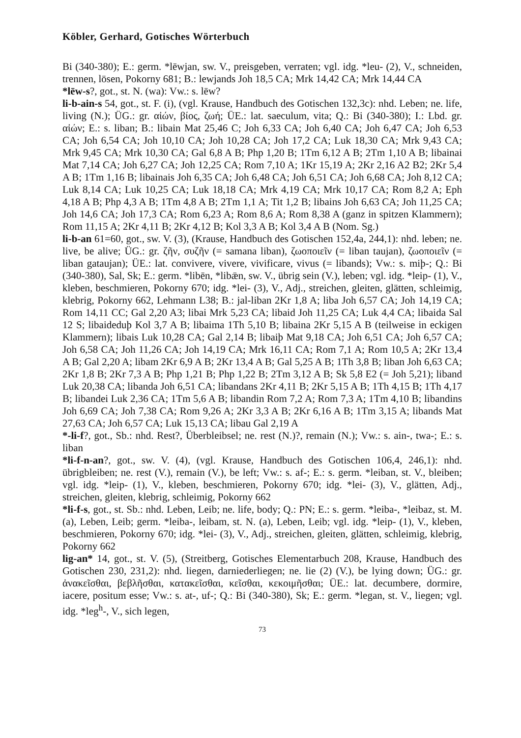Köbler, Gerhard, Gotisches Wörterbuch
Bi (340-380); E.: germ. *lēwjan, sw. V., preisgeben, verraten; vgl. idg. *leu- (2), V., schneiden, trennen, lösen, Pokorny 681; B.: lewjands Joh 18,5 CA; Mrk 14,42 CA; Mrk 14,44 CA
*lēw-s?, got., st. N. (wa): Vw.: s. lēw?
li-b-ain-s 54, got., st. F. (i), (vgl. Krause, Handbuch des Gotischen 132,3c): nhd. Leben; ne. life, living (N.); ÜG.: gr. αἰών, βίος, ζωή; ÜE.: lat. saeculum, vita; Q.: Bi (340-380); I.: Lbd. gr. αἰών; E.: s. liban; B.: libain Mat 25,46 C; Joh 6,33 CA; Joh 6,40 CA; Joh 6,47 CA; Joh 6,53 CA; Joh 6,54 CA; Joh 10,10 CA; Joh 10,28 CA; Joh 17,2 CA; Luk 18,30 CA; Mrk 9,43 CA; Mrk 9,45 CA; Mrk 10,30 CA; Gal 6,8 A B; Php 1,20 B; 1Tm 6,12 A B; 2Tm 1,10 A B; libainai Mat 7,14 CA; Joh 6,27 CA; Joh 12,25 CA; Rom 7,10 A; 1Kr 15,19 A; 2Kr 2,16 A2 B2; 2Kr 5,4 A B; 1Tm 1,16 B; libainais Joh 6,35 CA; Joh 6,48 CA; Joh 6,51 CA; Joh 6,68 CA; Joh 8,12 CA; Luk 8,14 CA; Luk 10,25 CA; Luk 18,18 CA; Mrk 4,19 CA; Mrk 10,17 CA; Rom 8,2 A; Eph 4,18 A B; Php 4,3 A B; 1Tm 4,8 A B; 2Tm 1,1 A; Tit 1,2 B; libains Joh 6,63 CA; Joh 11,25 CA; Joh 14,6 CA; Joh 17,3 CA; Rom 6,23 A; Rom 8,6 A; Rom 8,38 A (ganz in spitzen Klammern); Rom 11,15 A; 2Kr 4,11 B; 2Kr 4,12 B; Kol 3,3 A B; Kol 3,4 A B (Nom. Sg.)
li-b-an 61=60, got., sw. V. (3), (Krause, Handbuch des Gotischen 152,4a, 244,1): nhd. leben; ne. live, be alive; ÜG.: gr. ζῆν, συζῆν (= samana liban), ζωοποιεῖν (= liban taujan), ζωοποιεῖν (= liban gataujan); ÜE.: lat. convivere, vivere, vivificare, vivus (= libands); Vw.: s. miþ-; Q.: Bi (340-380), Sal, Sk; E.: germ. *libēn, *libǣn, sw. V., übrig sein (V.), leben; vgl. idg. *leip- (1), V., kleben, beschmieren, Pokorny 670; idg. *lei- (3), V., Adj., streichen, gleiten, glätten, schleimig, klebrig, Pokorny 662, Lehmann L38; B.: jal-liban 2Kr 1,8 A; liba Joh 6,57 CA; Joh 14,19 CA; Rom 14,11 CC; Gal 2,20 A3; libai Mrk 5,23 CA; libaid Joh 11,25 CA; Luk 4,4 CA; libaida Sal 12 S; libaideduþ Kol 3,7 A B; libaima 1Th 5,10 B; libaina 2Kr 5,15 A B (teilweise in eckigen Klammern); libais Luk 10,28 CA; Gal 2,14 B; libaiþ Mat 9,18 CA; Joh 6,51 CA; Joh 6,57 CA; Joh 6,58 CA; Joh 11,26 CA; Joh 14,19 CA; Mrk 16,11 CA; Rom 7,1 A; Rom 10,5 A; 2Kr 13,4 A B; Gal 2,20 A; libam 2Kr 6,9 A B; 2Kr 13,4 A B; Gal 5,25 A B; 1Th 3,8 B; liban Joh 6,63 CA; 2Kr 1,8 B; 2Kr 7,3 A B; Php 1,21 B; Php 1,22 B; 2Tm 3,12 A B; Sk 5,8 E2 (= Joh 5,21); liband Luk 20,38 CA; libanda Joh 6,51 CA; libandans 2Kr 4,11 B; 2Kr 5,15 A B; 1Th 4,15 B; 1Th 4,17 B; libandei Luk 2,36 CA; 1Tm 5,6 A B; libandin Rom 7,2 A; Rom 7,3 A; 1Tm 4,10 B; libandins Joh 6,69 CA; Joh 7,38 CA; Rom 9,26 A; 2Kr 3,3 A B; 2Kr 6,16 A B; 1Tm 3,15 A; libands Mat 27,63 CA; Joh 6,57 CA; Luk 15,13 CA; libau Gal 2,19 A
*-li-f?, got., Sb.: nhd. Rest?, Überbleibsel; ne. rest (N.)?, remain (N.); Vw.: s. ain-, twa-; E.: s. liban
*li-f-n-an?, got., sw. V. (4), (vgl. Krause, Handbuch des Gotischen 106,4, 246,1): nhd. übrigbleiben; ne. rest (V.), remain (V.), be left; Vw.: s. af-; E.: s. germ. *leiban, st. V., bleiben; vgl. idg. *leip- (1), V., kleben, beschmieren, Pokorny 670; idg. *lei- (3), V., glätten, Adj., streichen, gleiten, klebrig, schleimig, Pokorny 662
*li-f-s, got., st. Sb.: nhd. Leben, Leib; ne. life, body; Q.: PN; E.: s. germ. *leiba-, *leibaz, st. M. (a), Leben, Leib; germ. *leiba-, leibam, st. N. (a), Leben, Leib; vgl. idg. *leip- (1), V., kleben, beschmieren, Pokorny 670; idg. *lei- (3), V., Adj., streichen, gleiten, glätten, schleimig, klebrig, Pokorny 662
lig-an* 14, got., st. V. (5), (Streitberg, Gotisches Elementarbuch 208, Krause, Handbuch des Gotischen 230, 231,2): nhd. liegen, darniederliegen; ne. lie (2) (V.), be lying down; ÜG.: gr. ἀνακεῖσθαι, βεβλῆσθαι, κατακεῖσθαι, κεῖσθαι, κεκοιμῆσθαι; ÜE.: lat. decumbere, dormire, iacere, positum esse; Vw.: s. at-, uf-; Q.: Bi (340-380), Sk; E.: germ. *legan, st. V., liegen; vgl. idg. *leg<sup>h</sup>-, V., sich legen,
73